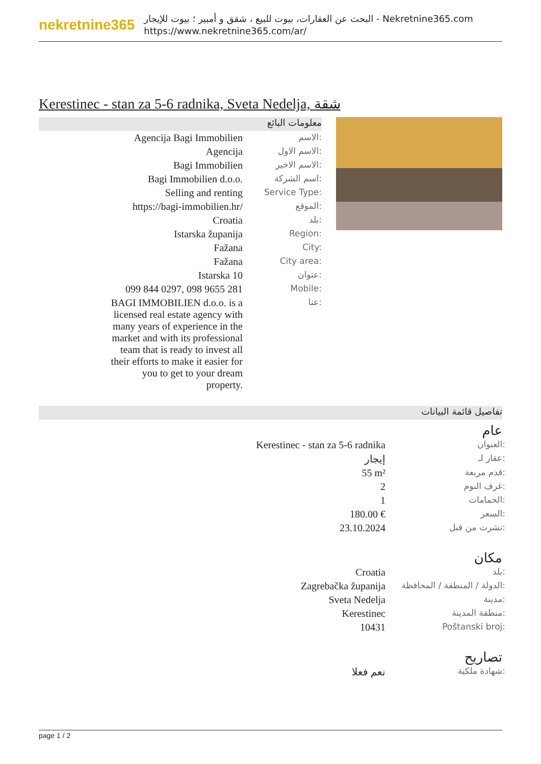nekretnine365
البحث عن العقارات، بيوت للبيع ، شقق و أمبير ؛ بيوت للإيجار - Nekretnine365.com
https://www.nekretnine365.com/ar/
Kerestinec - stan za 5-6 radnika, Sveta Nedelja, شقة
معلومات البائع
| Agencija Bagi Immobilien | الاسم: |
| Agencija | الاسم الاول: |
| Bagi Immobilien | الاسم الاخير: |
| Bagi Immobilien d.o.o. | اسم الشركة: |
| Selling and renting | Service Type: |
| https://bagi-immobilien.hr/ | الموقع: |
| Croatia | بلد: |
| Istarska županija | Region: |
| Fažana | City: |
| Fažana | City area: |
| Istarska 10 | عنوان: |
| 099 844 0297, 098 9655 281 | Mobile: |
| BAGI IMMOBILIEN d.o.o. is a licensed real estate agency with many years of experience in the market and with its professional team that is ready to invest all their efforts to make it easier for you to get to your dream property. | عنا: |
تفاصيل قائمة البيانات
عام
| Kerestinec - stan za 5-6 radnika | العنوان: |
| إيجار | عقار لـ: |
| 55 m² | قدم مربعة: |
| 2 | غرف النوم: |
| 1 | الحمامات: |
| 180.00 € | السعر: |
| 23.10.2024 | نشرت من قبل: |
مكان
| Croatia | بلد: |
| Zagrebačka županija | الدولة / المنطقة / المحافظة: |
| Sveta Nedelja | مدينة: |
| Kerestinec | منطقة المدينة: |
| 10431 | Poštanski broj: |
تصاريح
| نعم فعلا | شهادة ملكية: |
page 1 / 2